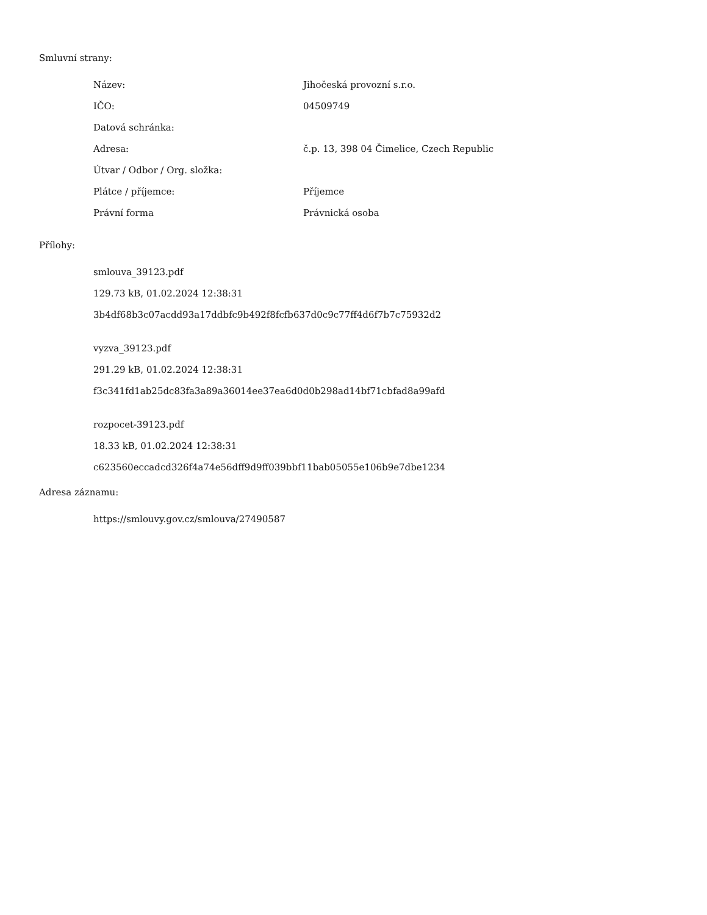Smluvní strany:
| Název: | Jihočeská provozní s.r.o. |
| IČO: | 04509749 |
| Datová schránka: | |
| Adresa: | č.p. 13, 398 04 Čimelice, Czech Republic |
| Útvar / Odbor / Org. složka: | |
| Plátce / příjemce: | Příjemce |
| Právní forma | Právnická osoba |
Přílohy:
smlouva_39123.pdf
129.73 kB, 01.02.2024 12:38:31
3b4df68b3c07acdd93a17ddbfc9b492f8fcfb637d0c9c77ff4d6f7b7c75932d2
vyzva_39123.pdf
291.29 kB, 01.02.2024 12:38:31
f3c341fd1ab25dc83fa3a89a36014ee37ea6d0d0b298ad14bf71cbfad8a99afd
rozpocet-39123.pdf
18.33 kB, 01.02.2024 12:38:31
c623560eccadcd326f4a74e56dff9d9ff039bbf11bab05055e106b9e7dbe1234
Adresa záznamu:
https://smlouvy.gov.cz/smlouva/27490587